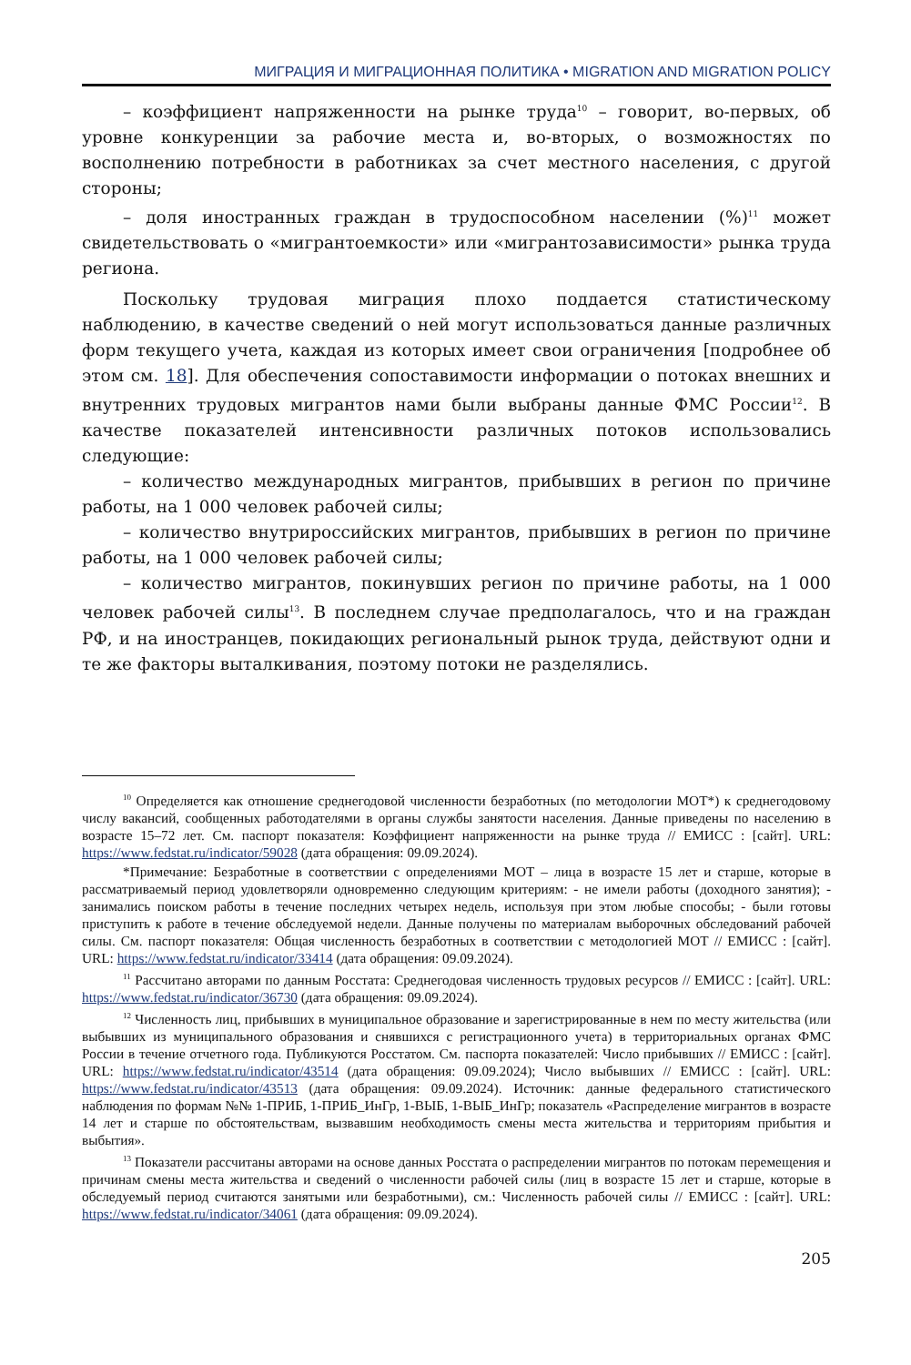МИГРАЦИЯ И МИГРАЦИОННАЯ ПОЛИТИКА • MIGRATION AND MIGRATION POLICY
– коэффициент напряженности на рынке труда<sup>10</sup> – говорит, во-первых, об уровне конкуренции за рабочие места и, во-вторых, о возможностях по восполнению потребности в работниках за счет местного населения, с другой стороны;
– доля иностранных граждан в трудоспособном населении (%)<sup>11</sup> может свидетельствовать о «мигрантоемкости» или «мигрантозависимости» рынка труда региона.
Поскольку трудовая миграция плохо поддается статистическому наблюдению, в качестве сведений о ней могут использоваться данные различных форм текущего учета, каждая из которых имеет свои ограничения [подробнее об этом см. 18]. Для обеспечения сопоставимости информации о потоках внешних и внутренних трудовых мигрантов нами были выбраны данные ФМС России<sup>12</sup>. В качестве показателей интенсивности различных потоков использовались следующие:
– количество международных мигрантов, прибывших в регион по причине работы, на 1 000 человек рабочей силы;
– количество внутрироссийских мигрантов, прибывших в регион по причине работы, на 1 000 человек рабочей силы;
– количество мигрантов, покинувших регион по причине работы, на 1 000 человек рабочей силы<sup>13</sup>. В последнем случае предполагалось, что и на граждан РФ, и на иностранцев, покидающих региональный рынок труда, действуют одни и те же факторы выталкивания, поэтому потоки не разделялись.
<sup>10</sup> Определяется как отношение среднегодовой численности безработных (по методологии МОТ*) к среднегодовому числу вакансий, сообщенных работодателями в органы службы занятости населения. Данные приведены по населению в возрасте 15–72 лет. См. паспорт показателя: Коэффициент напряженности на рынке труда // ЕМИСС : [сайт]. URL: https://www.fedstat.ru/indicator/59028 (дата обращения: 09.09.2024).
*Примечание: Безработные в соответствии с определениями МОТ – лица в возрасте 15 лет и старше, которые в рассматриваемый период удовлетворяли одновременно следующим критериям: - не имели работы (доходного занятия); - занимались поиском работы в течение последних четырех недель, используя при этом любые способы; - были готовы приступить к работе в течение обследуемой недели. Данные получены по материалам выборочных обследований рабочей силы. См. паспорт показателя: Общая численность безработных в соответствии с методологией МОТ // ЕМИСС : [сайт]. URL: https://www.fedstat.ru/indicator/33414 (дата обращения: 09.09.2024).
<sup>11</sup> Рассчитано авторами по данным Росстата: Среднегодовая численность трудовых ресурсов // ЕМИСС : [сайт]. URL: https://www.fedstat.ru/indicator/36730 (дата обращения: 09.09.2024).
<sup>12</sup> Численность лиц, прибывших в муниципальное образование и зарегистрированные в нем по месту жительства (или выбывших из муниципального образования и снявшихся с регистрационного учета) в территориальных органах ФМС России в течение отчетного года. Публикуются Росстатом. См. паспорта показателей: Число прибывших // ЕМИСС : [сайт]. URL: https://www.fedstat.ru/indicator/43514 (дата обращения: 09.09.2024); Число выбывших // ЕМИСС : [сайт]. URL: https://www.fedstat.ru/indicator/43513 (дата обращения: 09.09.2024). Источник: данные федерального статистического наблюдения по формам №№ 1-ПРИБ, 1-ПРИБ_ИнГр, 1-ВЫБ, 1-ВЫБ_ИнГр; показатель «Распределение мигрантов в возрасте 14 лет и старше по обстоятельствам, вызвавшим необходимость смены места жительства и территориям прибытия и выбытия».
<sup>13</sup> Показатели рассчитаны авторами на основе данных Росстата о распределении мигрантов по потокам перемещения и причинам смены места жительства и сведений о численности рабочей силы (лиц в возрасте 15 лет и старше, которые в обследуемый период считаются занятыми или безработными), см.: Численность рабочей силы // ЕМИСС : [сайт]. URL: https://www.fedstat.ru/indicator/34061 (дата обращения: 09.09.2024).
205